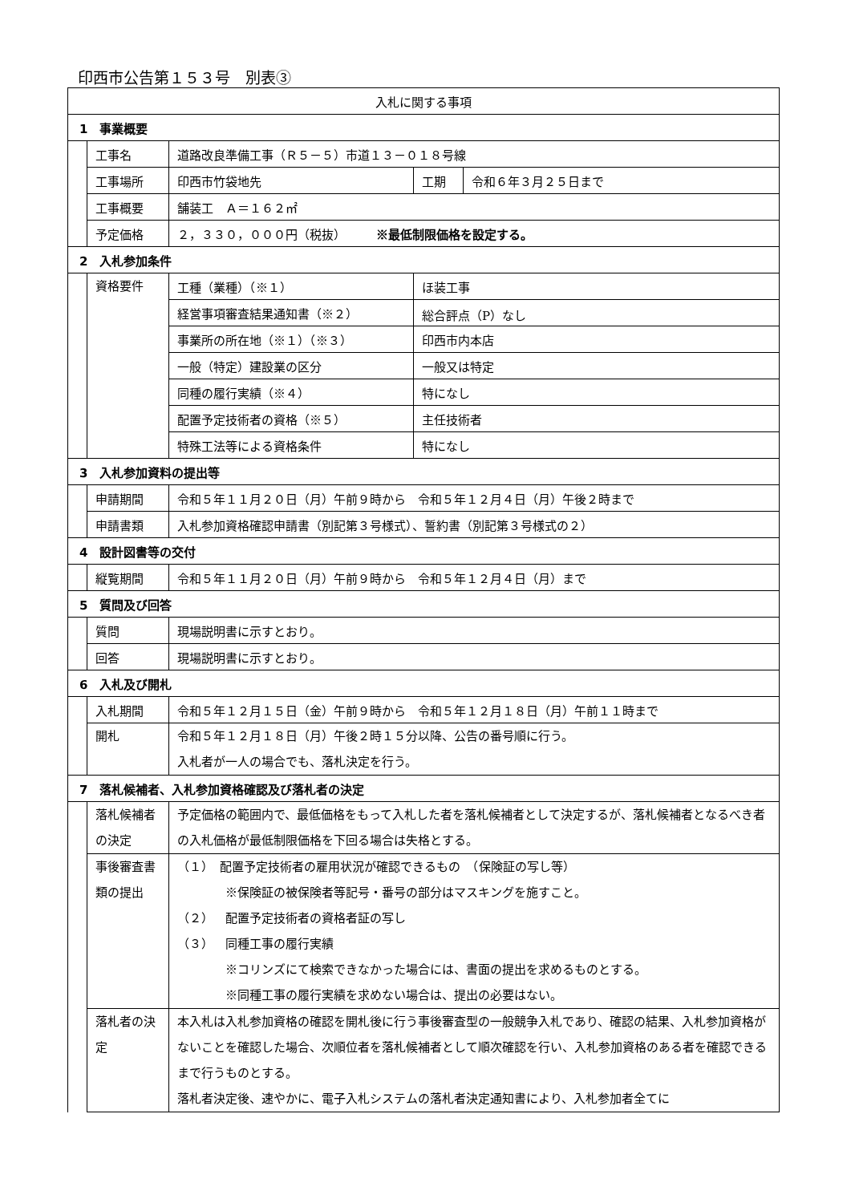印西市公告第１５３号　別表③
| 入札に関する事項 | | | | |
| 1 事業概要 | | | | |
| | 工事名 | 道路改良準備工事（Ｒ５－５）市道１３－０１８号線 | | |
| | 工事場所 | 印西市竹袋地先 | 工期 | 令和６年３月２５日まで |
| | 工事概要 | 舗装工 Ａ＝１６２㎡ | | |
| | 予定価格 | ２，３３０，０００円（税抜） ※最低制限価格を設定する。 | | |
| 2 入札参加条件 | | | | |
| | 資格要件 | 工種（業種）（※１） | ほ装工事 | |
| | | 経営事項審査結果通知書（※２） | 総合評点（P）なし | |
| | | 事業所の所在地（※１）（※３） | 印西市内本店 | |
| | | 一般（特定）建設業の区分 | 一般又は特定 | |
| | | 同種の履行実績（※４） | 特になし | |
| | | 配置予定技術者の資格（※５） | 主任技術者 | |
| | | 特殊工法等による資格条件 | 特になし | |
| 3 入札参加資料の提出等 | | | | |
| | 申請期間 | 令和５年１１月２０日（月）午前９時から 令和５年１２月４日（月）午後２時まで | | |
| | 申請書類 | 入札参加資格確認申請書（別記第３号様式）、誓約書（別記第３号様式の２） | | |
| 4 設計図書等の交付 | | | | |
| | 縦覧期間 | 令和５年１１月２０日（月）午前９時から 令和５年１２月４日（月）まで | | |
| 5 質問及び回答 | | | | |
| | 質問 | 現場説明書に示すとおり。 | | |
| | 回答 | 現場説明書に示すとおり。 | | |
| 6 入札及び開札 | | | | |
| | 入札期間 | 令和５年１２月１５日（金）午前９時から 令和５年１２月１８日（月）午前１１時まで | | |
| | 開札 | 令和５年１２月１８日（月）午後２時１５分以降、公告の番号順に行う。 入札者が一人の場合でも、落札決定を行う。 | | |
| 7 落札候補者、入札参加資格確認及び落札者の決定 | | | | |
| | 落札候補者の決定 | 予定価格の範囲内で、最低価格をもって入札した者を落札候補者として決定するが、落札候補者となるべき者の入札価格が最低制限価格を下回る場合は失格とする。 | | |
| | 事後審査書類の提出 | （１） 配置予定技術者の雇用状況が確認できるもの （保険証の写し等） ※保険証の被保険者等記号・番号の部分はマスキングを施すこと。 （２） 配置予定技術者の資格者証の写し （３） 同種工事の履行実績 ※コリンズにて検索できなかった場合には、書面の提出を求めるものとする。 ※同種工事の履行実績を求めない場合は、提出の必要はない。 | | |
| | 落札者の決定 | 本入札は入札参加資格の確認を開札後に行う事後審査型の一般競争入札であり、確認の結果、入札参加資格がないことを確認した場合、次順位者を落札候補者として順次確認を行い、入札参加資格のある者を確認できるまで行うものとする。 落札者決定後、速やかに、電子入札システムの落札者決定通知書により、入札参加者全てに | | |